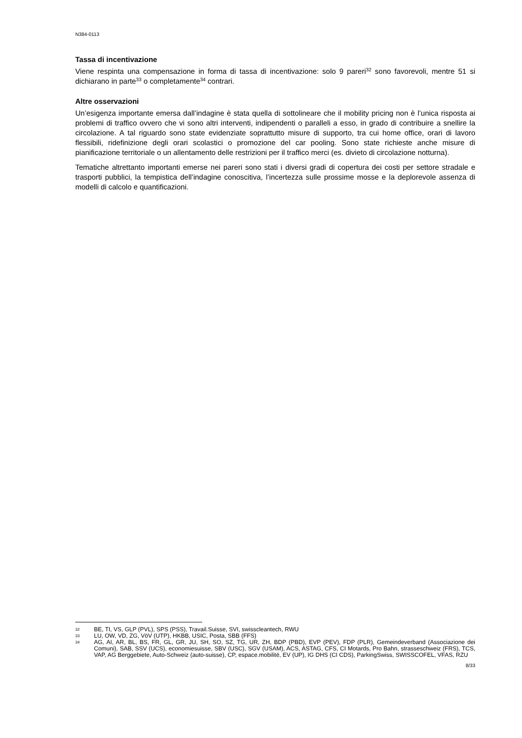N384-0113
Tassa di incentivazione
Viene respinta una compensazione in forma di tassa di incentivazione: solo 9 pareri<sup>32</sup> sono favorevoli, mentre 51 si dichiarano in parte<sup>33</sup> o completamente<sup>34</sup> contrari.
Altre osservazioni
Un’esigenza importante emersa dall’indagine è stata quella di sottolineare che il mobility pricing non è l’unica risposta ai problemi di traffico ovvero che vi sono altri interventi, indipendenti o paralleli a esso, in grado di contribuire a snellire la circolazione. A tal riguardo sono state evidenziate soprattutto misure di supporto, tra cui home office, orari di lavoro flessibili, ridefinizione degli orari scolastici o promozione del car pooling. Sono state richieste anche misure di pianificazione territoriale o un allentamento delle restrizioni per il traffico merci (es. divieto di circolazione notturna).
Tematiche altrettanto importanti emerse nei pareri sono stati i diversi gradi di copertura dei costi per settore stradale e trasporti pubblici, la tempistica dell’indagine conoscitiva, l’incertezza sulle prossime mosse e la deplorevole assenza di modelli di calcolo e quantificazioni.
32 BE, TI, VS, GLP (PVL), SPS (PSS), Travail.Suisse, SVI, swisscleantech, RWU
33 LU, OW, VD, ZG, VöV (UTP), HKBB, USIC, Posta, SBB (FFS)
34 AG, AI, AR, BL, BS, FR, GL, GR, JU, SH, SO, SZ, TG, UR, ZH, BDP (PBD), EVP (PEV), FDP (PLR), Gemeindeverband (Associazione dei Comuni), SAB, SSV (UCS), economiesuisse, SBV (USC), SGV (USAM), ACS, ASTAG, CFS, CI Motards, Pro Bahn, strasseschweiz (FRS), TCS, VAP, AG Berggebiete, Auto-Schweiz (auto-suisse), CP, espace.mobilité, EV (UP), IG DHS (CI CDS), ParkingSwiss, SWISSCOFEL, VFAS, RZU
8/33